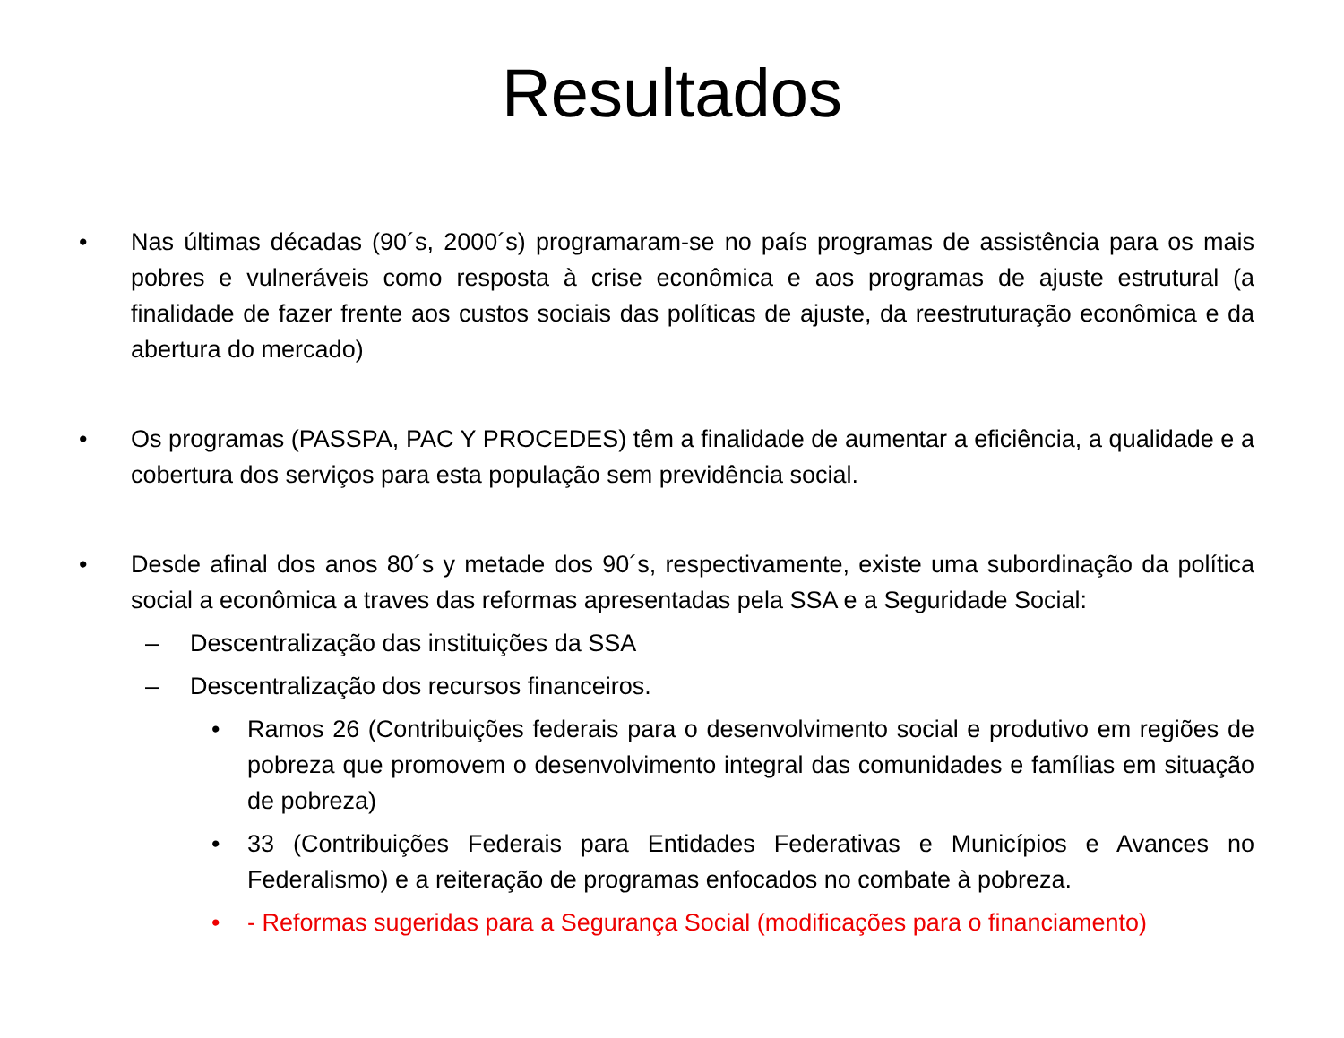Resultados
• Nas últimas décadas (90´s, 2000´s) programaram-se no país programas de assistência para os mais pobres e vulneráveis como resposta à crise econômica e aos programas de ajuste estrutural (a finalidade de fazer frente aos custos sociais das políticas de ajuste, da reestruturação econômica e da abertura do mercado)
• Os programas (PASSPA, PAC Y PROCEDES) têm a finalidade de aumentar a eficiência, a qualidade e a cobertura dos serviços para esta população sem previdência social.
• Desde afinal dos anos 80´s y metade dos 90´s, respectivamente, existe uma subordinação da política social a econômica a traves das reformas apresentadas pela SSA e a Seguridade Social:
– Descentralização das instituições da SSA
– Descentralização dos recursos financeiros.
• Ramos 26 (Contribuições federais para o desenvolvimento social e produtivo em regiões de pobreza que promovem o desenvolvimento integral das comunidades e famílias em situação de pobreza)
• 33 (Contribuições Federais para Entidades Federativas e Municípios e Avances no Federalismo) e a reiteração de programas enfocados no combate à pobreza.
• - Reformas sugeridas para a Segurança Social (modificações para o financiamento)